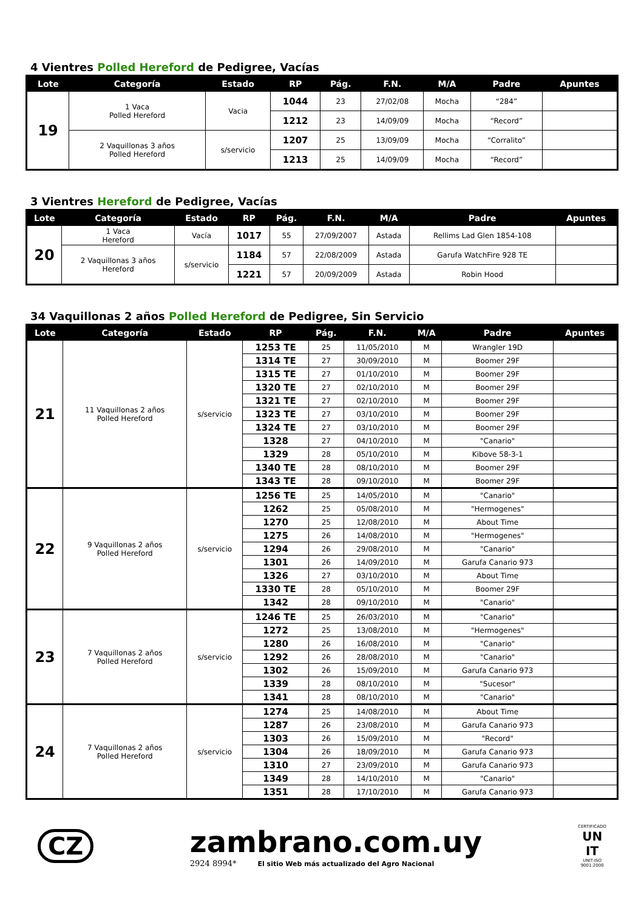4 Vientres Polled Hereford de Pedigree, Vacías
| Lote | Categoría | Estado | RP | Pág. | F.N. | M/A | Padre | Apuntes |
| --- | --- | --- | --- | --- | --- | --- | --- | --- |
| 19 | 1 Vaca Polled Hereford | Vacia | 1044 | 23 | 27/02/08 | Mocha | “284” | |
| | | | 1212 | 23 | 14/09/09 | Mocha | “Record” | |
| | 2 Vaquillonas 3 años Polled Hereford | s/servicio | 1207 | 25 | 13/09/09 | Mocha | “Corralito” | |
| | | | 1213 | 25 | 14/09/09 | Mocha | “Record” | |
3 Vientres Hereford de Pedigree, Vacías
| Lote | Categoría | Estado | RP | Pág. | F.N. | M/A | Padre | Apuntes |
| --- | --- | --- | --- | --- | --- | --- | --- | --- |
| 20 | 1 Vaca Hereford | Vacía | 1017 | 55 | 27/09/2007 | Astada | Rellims Lad Glen 1854-108 | |
| | 2 Vaquillonas 3 años Hereford | s/servicio | 1184 | 57 | 22/08/2009 | Astada | Garufa WatchFire 928 TE | |
| | | | 1221 | 57 | 20/09/2009 | Astada | Robin Hood | |
34 Vaquillonas 2 años Polled Hereford de Pedigree, Sin Servicio
| Lote | Categoría | Estado | RP | Pág. | F.N. | M/A | Padre | Apuntes |
| --- | --- | --- | --- | --- | --- | --- | --- | --- |
| 21 | 11 Vaquillonas 2 años Polled Hereford | s/servicio | 1253 TE | 25 | 11/05/2010 | M | Wrangler 19D | |
| | | | 1314 TE | 27 | 30/09/2010 | M | Boomer 29F | |
| | | | 1315 TE | 27 | 01/10/2010 | M | Boomer 29F | |
| | | | 1320 TE | 27 | 02/10/2010 | M | Boomer 29F | |
| | | | 1321 TE | 27 | 02/10/2010 | M | Boomer 29F | |
| | | | 1323 TE | 27 | 03/10/2010 | M | Boomer 29F | |
| | | | 1324 TE | 27 | 03/10/2010 | M | Boomer 29F | |
| | | | 1328 | 27 | 04/10/2010 | M | "Canario" | |
| | | | 1329 | 28 | 05/10/2010 | M | Kibove 58-3-1 | |
| | | | 1340 TE | 28 | 08/10/2010 | M | Boomer 29F | |
| | | | 1343 TE | 28 | 09/10/2010 | M | Boomer 29F | |
| 22 | 9 Vaquillonas 2 años Polled Hereford | s/servicio | 1256 TE | 25 | 14/05/2010 | M | "Canario" | |
| | | | 1262 | 25 | 05/08/2010 | M | "Hermogenes" | |
| | | | 1270 | 25 | 12/08/2010 | M | About Time | |
| | | | 1275 | 26 | 14/08/2010 | M | "Hermogenes" | |
| | | | 1294 | 26 | 29/08/2010 | M | "Canario" | |
| | | | 1301 | 26 | 14/09/2010 | M | Garufa Canario 973 | |
| | | | 1326 | 27 | 03/10/2010 | M | About Time | |
| | | | 1330 TE | 28 | 05/10/2010 | M | Boomer 29F | |
| | | | 1342 | 28 | 09/10/2010 | M | "Canario" | |
| 23 | 7 Vaquillonas 2 años Polled Hereford | s/servicio | 1246 TE | 25 | 26/03/2010 | M | "Canario" | |
| | | | 1272 | 25 | 13/08/2010 | M | "Hermogenes" | |
| | | | 1280 | 26 | 16/08/2010 | M | "Canario" | |
| | | | 1292 | 26 | 28/08/2010 | M | "Canario" | |
| | | | 1302 | 26 | 15/09/2010 | M | Garufa Canario 973 | |
| | | | 1339 | 28 | 08/10/2010 | M | "Sucesor" | |
| | | | 1341 | 28 | 08/10/2010 | M | "Canario" | |
| 24 | 7 Vaquillonas 2 años Polled Hereford | s/servicio | 1274 | 25 | 14/08/2010 | M | About Time | |
| | | | 1287 | 26 | 23/08/2010 | M | Garufa Canario 973 | |
| | | | 1303 | 26 | 15/09/2010 | M | "Record" | |
| | | | 1304 | 26 | 18/09/2010 | M | Garufa Canario 973 | |
| | | | 1310 | 27 | 23/09/2010 | M | Garufa Canario 973 | |
| | | | 1349 | 28 | 14/10/2010 | M | "Canario" | |
| | | | 1351 | 28 | 17/10/2010 | M | Garufa Canario 973 | |
CZ
zambrano.com.uy
2924 8994* El sitio Web más actualizado del Agro Nacional
CERTIFICADO
UN
IT
UNIT-ISO
9001:2000